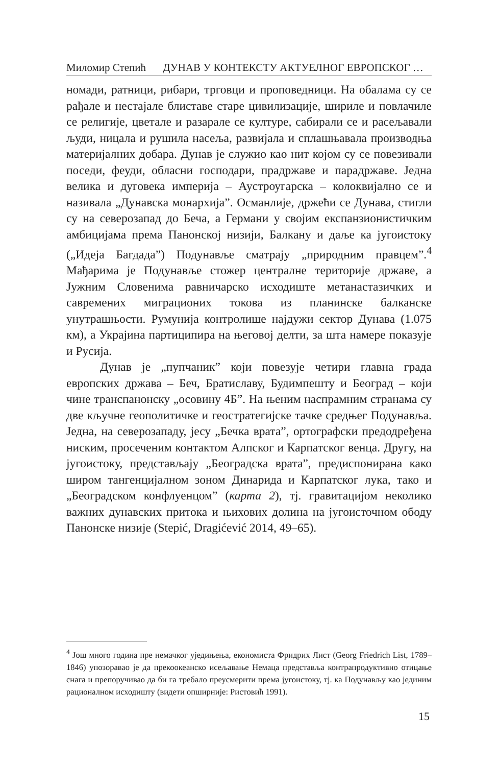Миломир Степић ДУНАВ У КОНТЕКСТУ АКТУЕЛНОГ ЕВРОПСКОГ …
номади, ратници, рибари, трговци и проповедници. На обалама су се рађале и нестајале блиставе старе цивилизације, шириле и повлачиле се религије, цветале и разарале се културе, сабирали се и расељавали људи, ницала и рушила насеља, развијала и сплашњавала производња материјалних добара. Дунав је служио као нит којом су се повезивали поседи, феуди, обласни господари, прадржаве и парадржаве. Једна велика и дуговека империја – Аустроугарска – колоквијално се и називала „Дунавска монархија”. Османлије, држећи се Дунава, стигли су на северозапад до Беча, а Германи у својим експанзионистичким амбицијама према Панонској низији, Балкану и даље ка југоистоку („Идеја Багдада”) Подунавље сматрају „природним правцем”.<sup>4</sup> Мађарима је Подунавље стожер централне територије државе, а Јужним Словенима равничарско исходиште метанастазичких и савремених миграционих токова из планинске балканске унутрашњости. Румунија контролише најдужи сектор Дунава (1.075 км), а Украјина партиципира на његовој делти, за шта намере показује и Русија.
Дунав је „пупчаник” који повезује четири главна града европских држава – Беч, Братиславу, Будимпешту и Београд – који чине транспанонску „осовину 4Б”. На њеним наспрамним странама су две кључне геополитичке и геостратегијске тачке средњег Подунавља. Једна, на северозападу, јесу „Бечка врата”, ортографски предодређена ниским, просеченим контактом Алпског и Карпатског венца. Другу, на југоистоку, представљају „Београдска врата”, предиспонирана како широм тангенцијалном зоном Динарида и Карпатског лука, тако и „Београдском конфлуенцом” (карта 2), тј. гравитацијом неколико важних дунавских притока и њихових долина на југоисточном ободу Панонске низије (Stepić, Dragićević 2014, 49–65).
<sup>4</sup> Још много година пре немачког уједињења, економиста Фридрих Лист (Georg Friedrich List, 1789–1846) упозоравао је да прекоокеанско исељавање Немаца представља контрапродуктивно отицање снага и препоручивао да би га требало преусмерити према југоистоку, тј. ка Подунављу као јединим рационалном исходишту (видети опширније: Ристовић 1991).
15